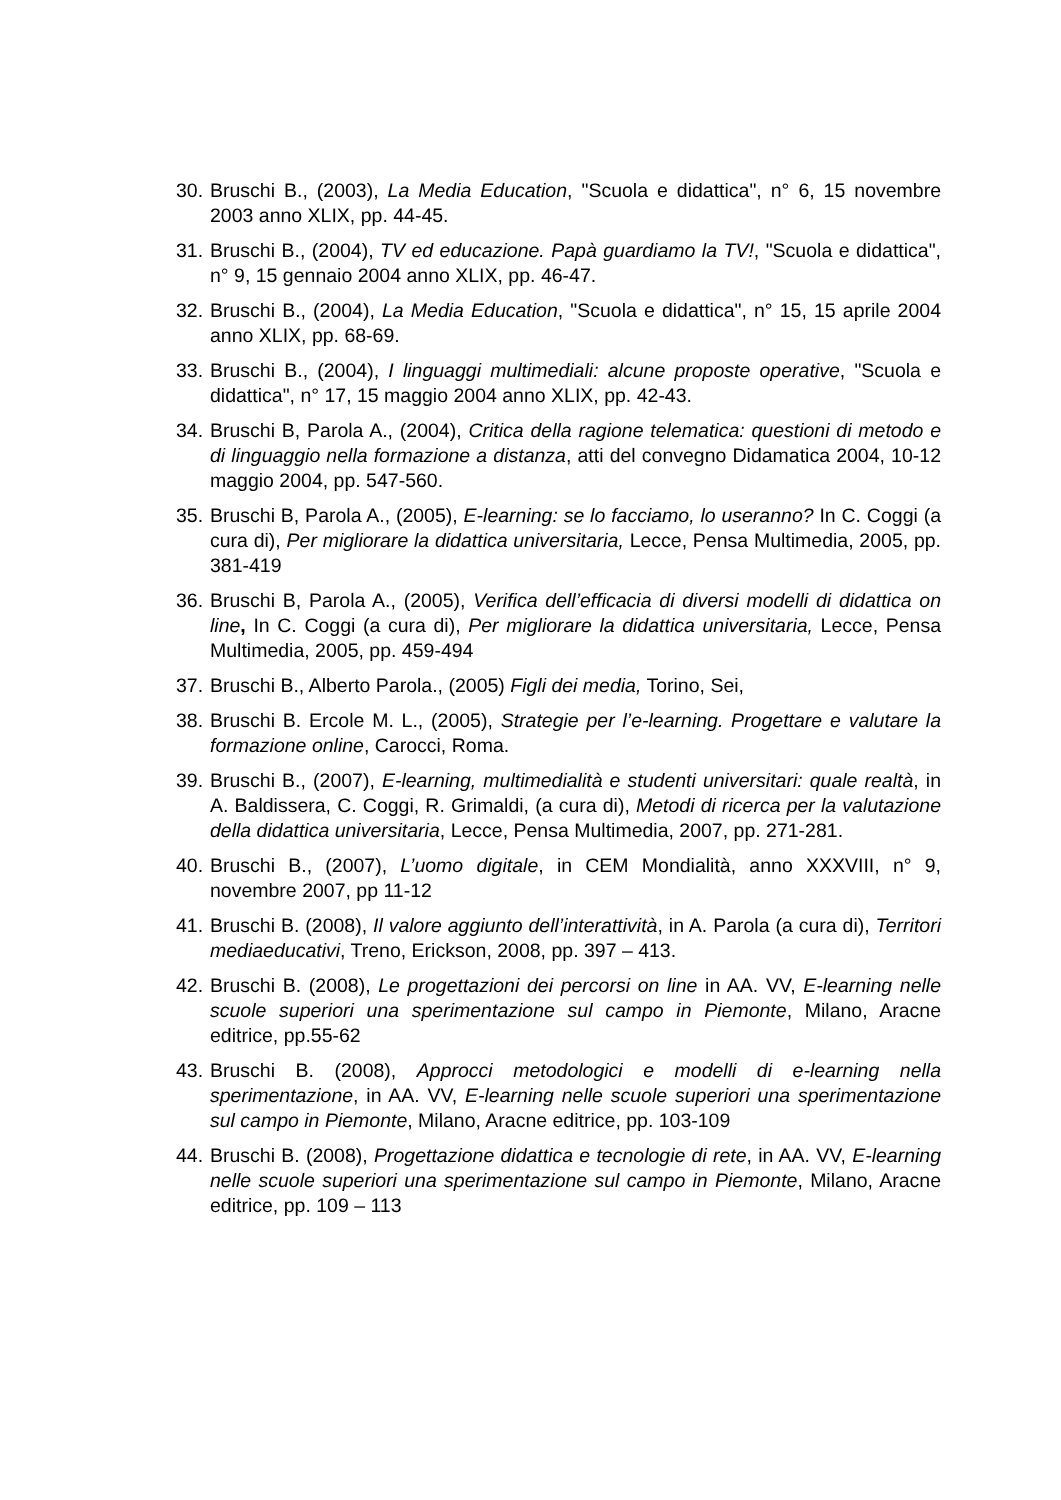30. Bruschi B., (2003), La Media Education, "Scuola e didattica", n° 6, 15 novembre 2003 anno XLIX, pp. 44-45.
31. Bruschi B., (2004), TV ed educazione. Papà guardiamo la TV!, "Scuola e didattica", n° 9, 15 gennaio 2004 anno XLIX, pp. 46-47.
32. Bruschi B., (2004), La Media Education, "Scuola e didattica", n° 15, 15 aprile 2004 anno XLIX, pp. 68-69.
33. Bruschi B., (2004), I linguaggi multimediali: alcune proposte operative, "Scuola e didattica", n° 17, 15 maggio 2004 anno XLIX, pp. 42-43.
34. Bruschi B, Parola A., (2004), Critica della ragione telematica: questioni di metodo e di linguaggio nella formazione a distanza, atti del convegno Didamatica 2004, 10-12 maggio 2004, pp. 547-560.
35. Bruschi B, Parola A., (2005), E-learning: se lo facciamo, lo useranno? In C. Coggi (a cura di), Per migliorare la didattica universitaria, Lecce, Pensa Multimedia, 2005, pp. 381-419
36. Bruschi B, Parola A., (2005), Verifica dell’efficacia di diversi modelli di didattica on line, In C. Coggi (a cura di), Per migliorare la didattica universitaria, Lecce, Pensa Multimedia, 2005, pp. 459-494
37. Bruschi B., Alberto Parola., (2005) Figli dei media, Torino, Sei,
38. Bruschi B. Ercole M. L., (2005), Strategie per l’e-learning. Progettare e valutare la formazione online, Carocci, Roma.
39. Bruschi B., (2007), E-learning, multimedialità e studenti universitari: quale realtà, in A. Baldissera, C. Coggi, R. Grimaldi, (a cura di), Metodi di ricerca per la valutazione della didattica universitaria, Lecce, Pensa Multimedia, 2007, pp. 271-281.
40. Bruschi B., (2007), L’uomo digitale, in CEM Mondialità, anno XXXVIII, n° 9, novembre 2007, pp 11-12
41. Bruschi B. (2008), Il valore aggiunto dell’interattività, in A. Parola (a cura di), Territori mediaeducativi, Treno, Erickson, 2008, pp. 397 – 413.
42. Bruschi B. (2008), Le progettazioni dei percorsi on line in AA. VV, E-learning nelle scuole superiori una sperimentazione sul campo in Piemonte, Milano, Aracne editrice, pp.55-62
43. Bruschi B. (2008), Approcci metodologici e modelli di e-learning nella sperimentazione, in AA. VV, E-learning nelle scuole superiori una sperimentazione sul campo in Piemonte, Milano, Aracne editrice, pp. 103-109
44. Bruschi B. (2008), Progettazione didattica e tecnologie di rete, in AA. VV, E-learning nelle scuole superiori una sperimentazione sul campo in Piemonte, Milano, Aracne editrice, pp. 109 – 113